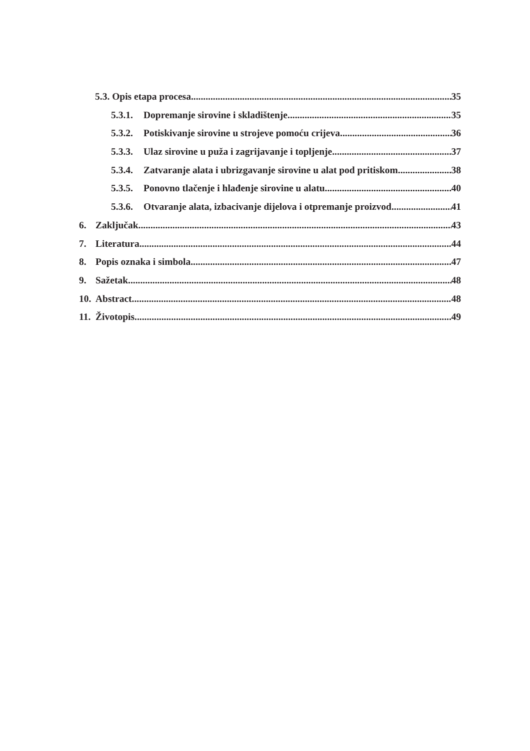5.3. Opis etapa procesa 35
5.3.1. Dopremanje sirovine i skladištenje 35
5.3.2. Potiskivanje sirovine u strojeve pomoću crijeva 36
5.3.3. Ulaz sirovine u puža i zagrijavanje i topljenje 37
5.3.4. Zatvaranje alata i ubrizgavanje sirovine u alat pod pritiskom 38
5.3.5. Ponovno tlačenje i hlađenje sirovine u alatu 40
5.3.6. Otvaranje alata, izbacivanje dijelova i otpremanje proizvod 41
6. Zaključak 43
7. Literatura 44
8. Popis oznaka i simbola 47
9. Sažetak 48
10. Abstract 48
11. Životopis 49